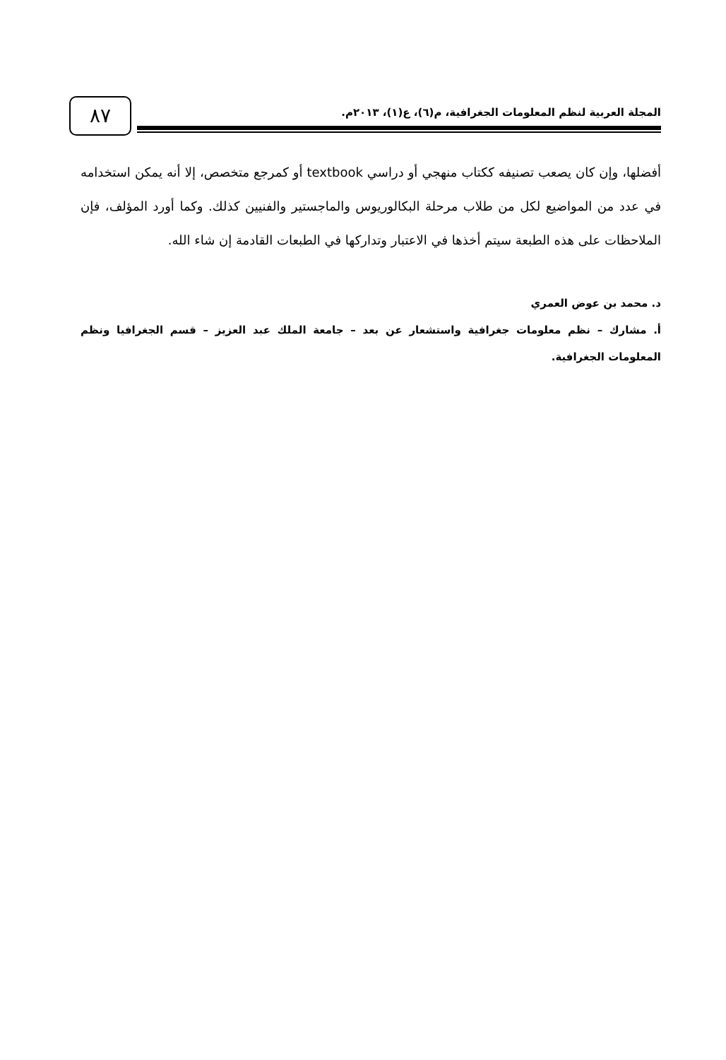٨٧
المجلة العربية لنظم المعلومات الجغرافية، م(٦)، ع(١)، ٢٠١٣م.
أفضلها، وإن كان يصعب تصنيفه ككتاب منهجي أو دراسي textbook أو كمرجع متخصص، إلا أنه يمكن استخدامه في عدد من المواضيع لكل من طلاب مرحلة البكالوريوس والماجستير والفنيين كذلك. وكما أورد المؤلف، فإن الملاحظات على هذه الطبعة سيتم أخذها في الاعتبار وتداركها في الطبعات القادمة إن شاء الله.
د. محمد بن عوض العمري
أ. مشارك – نظم معلومات جغرافية واستشعار عن بعد – جامعة الملك عبد العزيز – قسم الجغرافيا ونظم المعلومات الجغرافية.